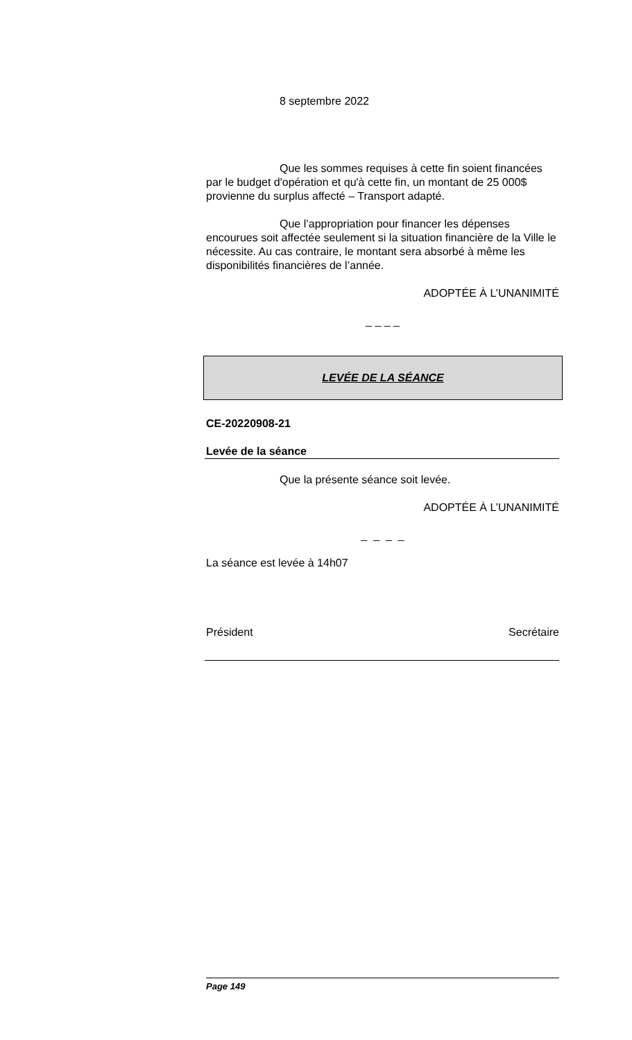8 septembre 2022
Que les sommes requises à cette fin soient financées par le budget d'opération et qu'à cette fin, un montant de 25 000$ provienne du surplus affecté – Transport adapté.
Que l’appropriation pour financer les dépenses encourues soit affectée seulement si la situation financière de la Ville le nécessite. Au cas contraire, le montant sera absorbé à même les disponibilités financières de l’année.
ADOPTÉE À L’UNANIMITÉ
_ _ _ _
LEVÉE DE LA SÉANCE
CE-20220908-21
Levée de la séance
Que la présente séance soit levée.
ADOPTÉE À L’UNANIMITÉ
_ _ _ _
La séance est levée à 14h07
Président Secrétaire
Page 149